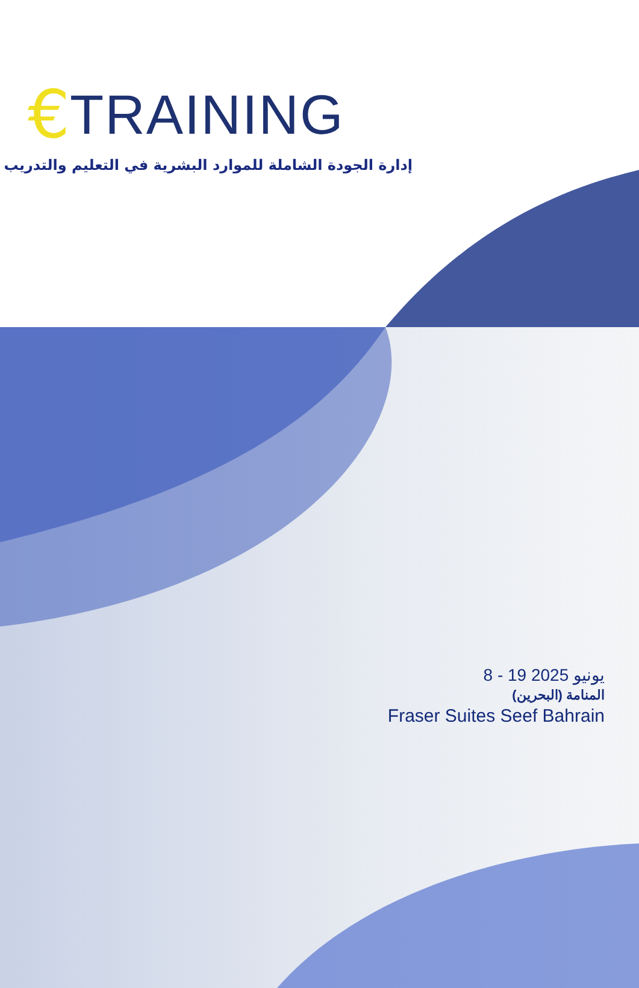€ TRAINING
إدارة الجودة الشاملة للموارد البشرية في التعليم والتدريب
8 - 19 يونيو 2025
المنامة (البحرين)
Fraser Suites Seef Bahrain